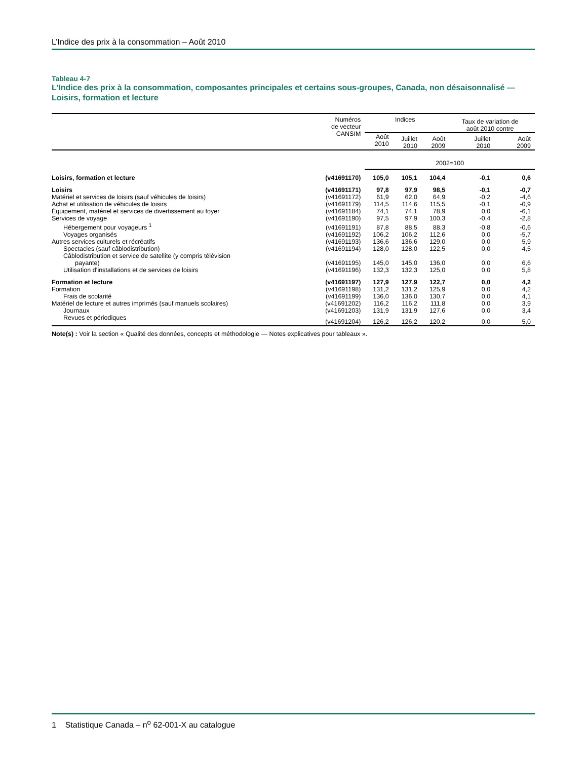L’Indice des prix à la consommation – Août 2010
Tableau 4-7
L’Indice des prix à la consommation, composantes principales et certains sous-groupes, Canada, non désaisonnalisé — Loisirs, formation et lecture
| | Numéros de vecteur CANSIM | Indices | | | Taux de variation de août 2010 contre | |
| --- | --- | --- | --- | --- | --- | --- |
| | | Août 2010 | Juillet 2010 | Août 2009 | Juillet 2010 | Août 2009 |
| | | 2002=100 | | | | |
| Loisirs, formation et lecture | (v41691170) | 105,0 | 105,1 | 104,4 | -0,1 | 0,6 |
| Loisirs | (v41691171) | 97,8 | 97,9 | 98,5 | -0,1 | -0,7 |
| Matériel et services de loisirs (sauf véhicules de loisirs) | (v41691172) | 61,9 | 62,0 | 64,9 | -0,2 | -4,6 |
| Achat et utilisation de véhicules de loisirs | (v41691179) | 114,5 | 114,6 | 115,5 | -0,1 | -0,9 |
| Équipement, matériel et services de divertissement au foyer | (v41691184) | 74,1 | 74,1 | 78,9 | 0,0 | -6,1 |
| Services de voyage | (v41691190) | 97,5 | 97,9 | 100,3 | -0,4 | -2,8 |
| Hébergement pour voyageurs <sup>1</sup> | (v41691191) | 87,8 | 88,5 | 88,3 | -0,8 | -0,6 |
| Voyages organisés | (v41691192) | 106,2 | 106,2 | 112,6 | 0,0 | -5,7 |
| Autres services culturels et récréatifs | (v41691193) | 136,6 | 136,6 | 129,0 | 0,0 | 5,9 |
| Spectacles (sauf câblodistribution) | (v41691194) | 128,0 | 128,0 | 122,5 | 0,0 | 4,5 |
| Câblodistribution et service de satellite (y compris télévision payante) | (v41691195) | 145,0 | 145,0 | 136,0 | 0,0 | 6,6 |
| Utilisation d’installations et de services de loisirs | (v41691196) | 132,3 | 132,3 | 125,0 | 0,0 | 5,8 |
| Formation et lecture | (v41691197) | 127,9 | 127,9 | 122,7 | 0,0 | 4,2 |
| Formation | (v41691198) | 131,2 | 131,2 | 125,9 | 0,0 | 4,2 |
| Frais de scolarité | (v41691199) | 136,0 | 136,0 | 130,7 | 0,0 | 4,1 |
| Matériel de lecture et autres imprimés (sauf manuels scolaires) | (v41691202) | 116,2 | 116,2 | 111,8 | 0,0 | 3,9 |
| Journaux | (v41691203) | 131,9 | 131,9 | 127,6 | 0,0 | 3,4 |
| Revues et périodiques | (v41691204) | 126,2 | 126,2 | 120,2 | 0,0 | 5,0 |
Note(s) : Voir la section « Qualité des données, concepts et méthodologie — Notes explicatives pour tableaux ».
1 Statistique Canada – n<sup>o</sup> 62-001-X au catalogue